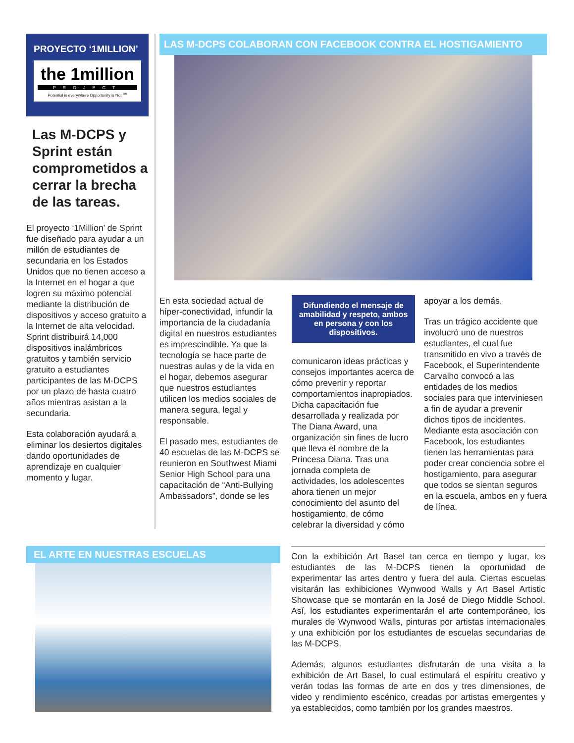PROYECTO ‘1MILLION’
the 1million
PROJECT
Potential is everywhere Opportunity is Not <sup>sm</sup>
Las M-DCPS y Sprint están comprometidos a cerrar la brecha de las tareas.
El proyecto ‘1Million’ de Sprint fue diseñado para ayudar a un millón de estudiantes de secundaria en los Estados Unidos que no tienen acceso a la Internet en el hogar a que logren su máximo potencial mediante la distribución de dispositivos y acceso gratuito a la Internet de alta velocidad. Sprint distribuirá 14,000 dispositivos inalámbricos gratuitos y también servicio gratuito a estudiantes participantes de las M-DCPS por un plazo de hasta cuatro años mientras asistan a la secundaria.
Esta colaboración ayudará a eliminar los desiertos digitales dando oportunidades de aprendizaje en cualquier momento y lugar.
LAS M-DCPS COLABORAN CON FACEBOOK CONTRA EL HOSTIGAMIENTO
En esta sociedad actual de híper-conectividad, infundir la importancia de la ciudadanía digital en nuestros estudiantes es imprescindible. Ya que la tecnología se hace parte de nuestras aulas y de la vida en el hogar, debemos asegurar que nuestros estudiantes utilicen los medios sociales de manera segura, legal y responsable.
El pasado mes, estudiantes de 40 escuelas de las M-DCPS se reunieron en Southwest Miami Senior High School para una capacitación de “Anti-Bullying Ambassadors”, donde se les
Difundiendo el mensaje de amabilidad y respeto, ambos en persona y con los dispositivos.
comunicaron ideas prácticas y consejos importantes acerca de cómo prevenir y reportar comportamientos inapropiados. Dicha capacitación fue desarrollada y realizada por The Diana Award, una organización sin fines de lucro que lleva el nombre de la Princesa Diana. Tras una jornada completa de actividades, los adolescentes ahora tienen un mejor conocimiento del asunto del hostigamiento, de cómo celebrar la diversidad y cómo
apoyar a los demás.
Tras un trágico accidente que involucró uno de nuestros estudiantes, el cual fue transmitido en vivo a través de Facebook, el Superintendente Carvalho convocó a las entidades de los medios sociales para que interviniesen a fin de ayudar a prevenir dichos tipos de incidentes. Mediante esta asociación con Facebook, los estudiantes tienen las herramientas para poder crear conciencia sobre el hostigamiento, para asegurar que todos se sientan seguros en la escuela, ambos en y fuera de línea.
EL ARTE EN NUESTRAS ESCUELAS
Con la exhibición Art Basel tan cerca en tiempo y lugar, los estudiantes de las M-DCPS tienen la oportunidad de experimentar las artes dentro y fuera del aula. Ciertas escuelas visitarán las exhibiciones Wynwood Walls y Art Basel Artistic Showcase que se montarán en la José de Diego Middle School. Así, los estudiantes experimentarán el arte contemporáneo, los murales de Wynwood Walls, pinturas por artistas internacionales y una exhibición por los estudiantes de escuelas secundarias de las M-DCPS.
Además, algunos estudiantes disfrutarán de una visita a la exhibición de Art Basel, lo cual estimulará el espíritu creativo y verán todas las formas de arte en dos y tres dimensiones, de video y rendimiento escénico, creadas por artistas emergentes y ya establecidos, como también por los grandes maestros.